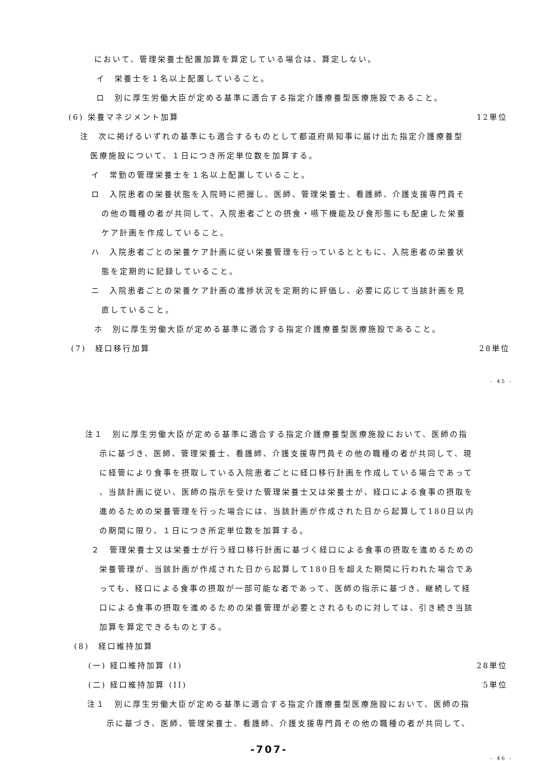において、管理栄養士配置加算を算定している場合は、算定しない。
イ　栄養士を１名以上配置していること。
ロ　別に厚生労働大臣が定める基準に適合する指定介護療養型医療施設であること。
(6) 栄養マネジメント加算 12単位
注　次に掲げるいずれの基準にも適合するものとして都道府県知事に届け出た指定介護療養型
医療施設について、１日につき所定単位数を加算する。
イ　常勤の管理栄養士を１名以上配置していること。
ロ　入院患者の栄養状態を入院時に把握し、医師、管理栄養士、看護師、介護支援専門員そ
の他の職種の者が共同して、入院患者ごとの摂食・嚥下機能及び食形態にも配慮した栄養
ケア計画を作成していること。
ハ　入院患者ごとの栄養ケア計画に従い栄養管理を行っているとともに、入院患者の栄養状
態を定期的に記録していること。
ニ　入院患者ごとの栄養ケア計画の進捗状況を定期的に評価し、必要に応じて当該計画を見
直していること。
ホ　別に厚生労働大臣が定める基準に適合する指定介護療養型医療施設であること。
(7)　経口移行加算 28単位
- 45 -
注１　別に厚生労働大臣が定める基準に適合する指定介護療養型医療施設において、医師の指
示に基づき、医師、管理栄養士、看護師、介護支援専門員その他の職種の者が共同して、現
に経管により食事を摂取している入院患者ごとに経口移行計画を作成している場合であって
、当該計画に従い、医師の指示を受けた管理栄養士又は栄養士が、経口による食事の摂取を
進めるための栄養管理を行った場合には、当該計画が作成された日から起算して180日以内
の期間に限り、１日につき所定単位数を加算する。
２　管理栄養士又は栄養士が行う経口移行計画に基づく経口による食事の摂取を進めるための
栄養管理が、当該計画が作成された日から起算して180日を超えた期間に行われた場合であ
っても、経口による食事の摂取が一部可能な者であって、医師の指示に基づき、継続して経
口による食事の摂取を進めるための栄養管理が必要とされるものに対しては、引き続き当該
加算を算定できるものとする。
(8)　経口維持加算
(一) 経口維持加算 (I) 28単位
(二) 経口維持加算 (II) 5単位
注１　別に厚生労働大臣が定める基準に適合する指定介護療養型医療施設において、医師の指
示に基づき、医師、管理栄養士、看護師、介護支援専門員その他の職種の者が共同して、
-707-
- 46 -